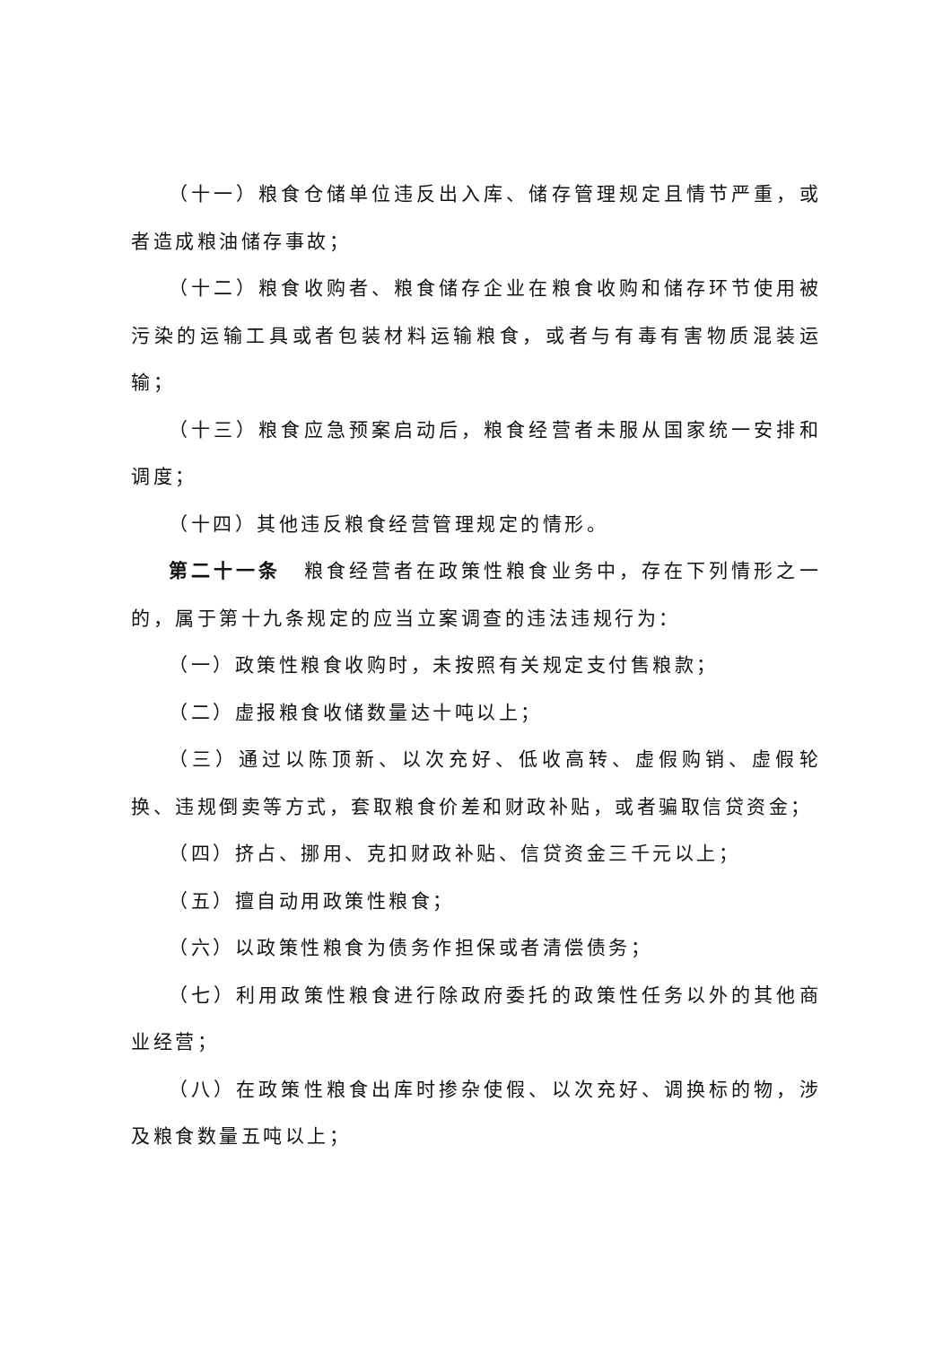（十一）粮食仓储单位违反出入库、储存管理规定且情节严重，或者造成粮油储存事故；
（十二）粮食收购者、粮食储存企业在粮食收购和储存环节使用被污染的运输工具或者包装材料运输粮食，或者与有毒有害物质混装运输；
（十三）粮食应急预案启动后，粮食经营者未服从国家统一安排和调度；
（十四）其他违反粮食经营管理规定的情形。
第二十一条　粮食经营者在政策性粮食业务中，存在下列情形之一的，属于第十九条规定的应当立案调查的违法违规行为：
（一）政策性粮食收购时，未按照有关规定支付售粮款；
（二）虚报粮食收储数量达十吨以上；
（三）通过以陈顶新、以次充好、低收高转、虚假购销、虚假轮换、违规倒卖等方式，套取粮食价差和财政补贴，或者骗取信贷资金；
（四）挤占、挪用、克扣财政补贴、信贷资金三千元以上；
（五）擅自动用政策性粮食；
（六）以政策性粮食为债务作担保或者清偿债务；
（七）利用政策性粮食进行除政府委托的政策性任务以外的其他商业经营；
（八）在政策性粮食出库时掺杂使假、以次充好、调换标的物，涉及粮食数量五吨以上；